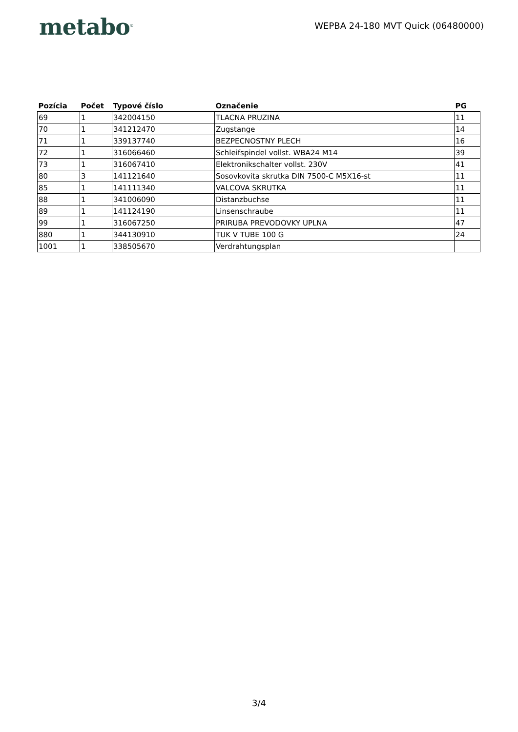metabo<sup>®</sup>
WEPBA 24-180 MVT Quick (06480000)
| Pozícia | Počet | Typové číslo | Označenie | PG |
| --- | --- | --- | --- | --- |
| 69 | 1 | 342004150 | TLACNA PRUZINA | 11 |
| 70 | 1 | 341212470 | Zugstange | 14 |
| 71 | 1 | 339137740 | BEZPECNOSTNY PLECH | 16 |
| 72 | 1 | 316066460 | Schleifspindel vollst. WBA24 M14 | 39 |
| 73 | 1 | 316067410 | Elektronikschalter vollst. 230V | 41 |
| 80 | 3 | 141121640 | Sosovkovita skrutka DIN 7500-C M5X16-st | 11 |
| 85 | 1 | 141111340 | VALCOVA SKRUTKA | 11 |
| 88 | 1 | 341006090 | Distanzbuchse | 11 |
| 89 | 1 | 141124190 | Linsenschraube | 11 |
| 99 | 1 | 316067250 | PRIRUBA PREVODOVKY UPLNA | 47 |
| 880 | 1 | 344130910 | TUK V TUBE 100 G | 24 |
| 1001 | 1 | 338505670 | Verdrahtungsplan | |
3/4